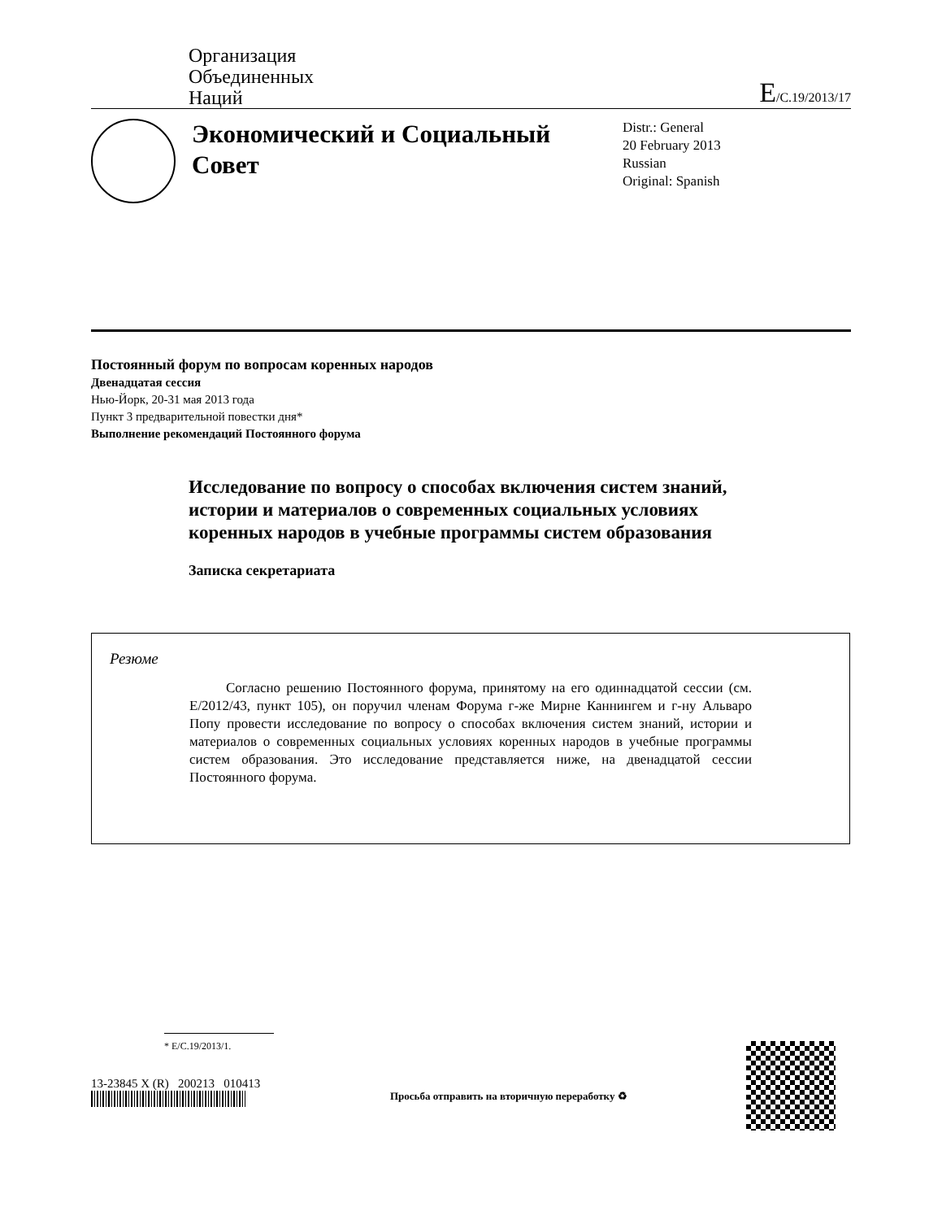Организация
Объединенных
Наций
E/C.19/2013/17
Экономический и Социальный Совет
Distr.: General
20 February 2013
Russian
Original: Spanish
Постоянный форум по вопросам коренных народов
Двенадцатая сессия
Нью-Йорк, 20-31 мая 2013 года
Пункт 3 предварительной повестки дня*
Выполнение рекомендаций Постоянного форума
Исследование по вопросу о способах включения систем знаний, истории и материалов о современных социальных условиях коренных народов в учебные программы систем образования
Записка секретариата
Резюме
Согласно решению Постоянного форума, принятому на его одиннадцатой сессии (см. E/2012/43, пункт 105), он поручил членам Форума г-же Мирне Каннингем и г-ну Альваро Попу провести исследование по вопросу о способах включения систем знаний, истории и материалов о современных социальных условиях коренных народов в учебные программы систем образования. Это исследование представляется ниже, на двенадцатой сессии Постоянного форума.
* E/C.19/2013/1.
13-23845 X (R) 200213 010413
Просьба отправить на вторичную переработку ♻